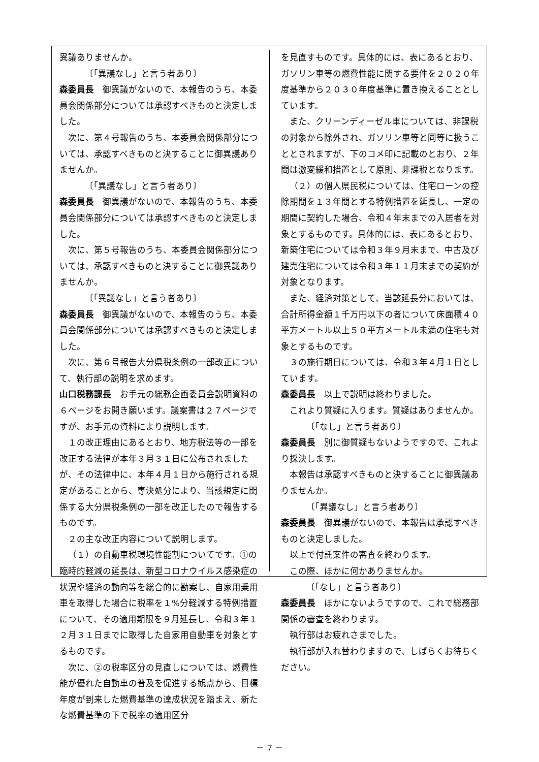異議ありませんか。
〔「異議なし」と言う者あり〕
森委員長　御異議がないので、本報告のうち、本委員会関係部分については承認すべきものと決定しました。
次に、第４号報告のうち、本委員会関係部分については、承認すべきものと決することに御異議ありませんか。
〔「異議なし」と言う者あり〕
森委員長　御異議がないので、本報告のうち、本委員会関係部分については承認すべきものと決定しました。
次に、第５号報告のうち、本委員会関係部分については、承認すべきものと決することに御異議ありませんか。
〔「異議なし」と言う者あり〕
森委員長　御異議がないので、本報告のうち、本委員会関係部分については承認すべきものと決定しました。
次に、第６号報告大分県税条例の一部改正について、執行部の説明を求めます。
山口税務課長　お手元の総務企画委員会説明資料の６ページをお開き願います。議案書は２７ページですが、お手元の資料により説明します。
１の改正理由にあるとおり、地方税法等の一部を改正する法律が本年３月３１日に公布されましたが、その法律中に、本年４月１日から施行される規定があることから、専決処分により、当該規定に関係する大分県税条例の一部を改正したので報告するものです。
２の主な改正内容について説明します。
（１）の自動車税環境性能割についてです。①の臨時的軽減の延長は、新型コロナウイルス感染症の状況や経済の動向等を総合的に勘案し、自家用乗用車を取得した場合に税率を１%分軽減する特例措置について、その適用期限を９月延長し、令和３年１２月３１日までに取得した自家用自動車を対象とするものです。
次に、②の税率区分の見直しについては、燃費性能が優れた自動車の普及を促進する観点から、目標年度が到来した燃費基準の達成状況を踏まえ、新たな燃費基準の下で税率の適用区分
を見直すものです。具体的には、表にあるとおり、ガソリン車等の燃費性能に関する要件を２０２０年度基準から２０３０年度基準に置き換えることとしています。
また、クリーンディーゼル車については、非課税の対象から除外され、ガソリン車等と同等に扱うこととされますが、下のコメ印に記載のとおり、２年間は激変緩和措置として原則、非課税となります。
（２）の個人県民税については、住宅ローンの控除期間を１３年間とする特例措置を延長し、一定の期間に契約した場合、令和４年末までの入居者を対象とするものです。具体的には、表にあるとおり、新築住宅については令和３年９月末まで、中古及び建売住宅については令和３年１１月末までの契約が対象となります。
また、経済対策として、当該延長分においては、合計所得金額１千万円以下の者について床面積４０平方メートル以上５０平方メートル未満の住宅も対象とするものです。
３の施行期日については、令和３年４月１日としています。
森委員長　以上で説明は終わりました。
これより質疑に入ります。質疑はありませんか。
〔「なし」と言う者あり〕
森委員長　別に御質疑もないようですので、これより採決します。
本報告は承認すべきものと決することに御異議ありませんか。
〔「異議なし」と言う者あり〕
森委員長　御異議がないので、本報告は承認すべきものと決定しました。
以上で付託案件の審査を終わります。
この際、ほかに何かありませんか。
〔「なし」と言う者あり〕
森委員長　ほかにないようですので、これで総務部関係の審査を終わります。
執行部はお疲れさまでした。
執行部が入れ替わりますので、しばらくお待ちください。
－ 7 －